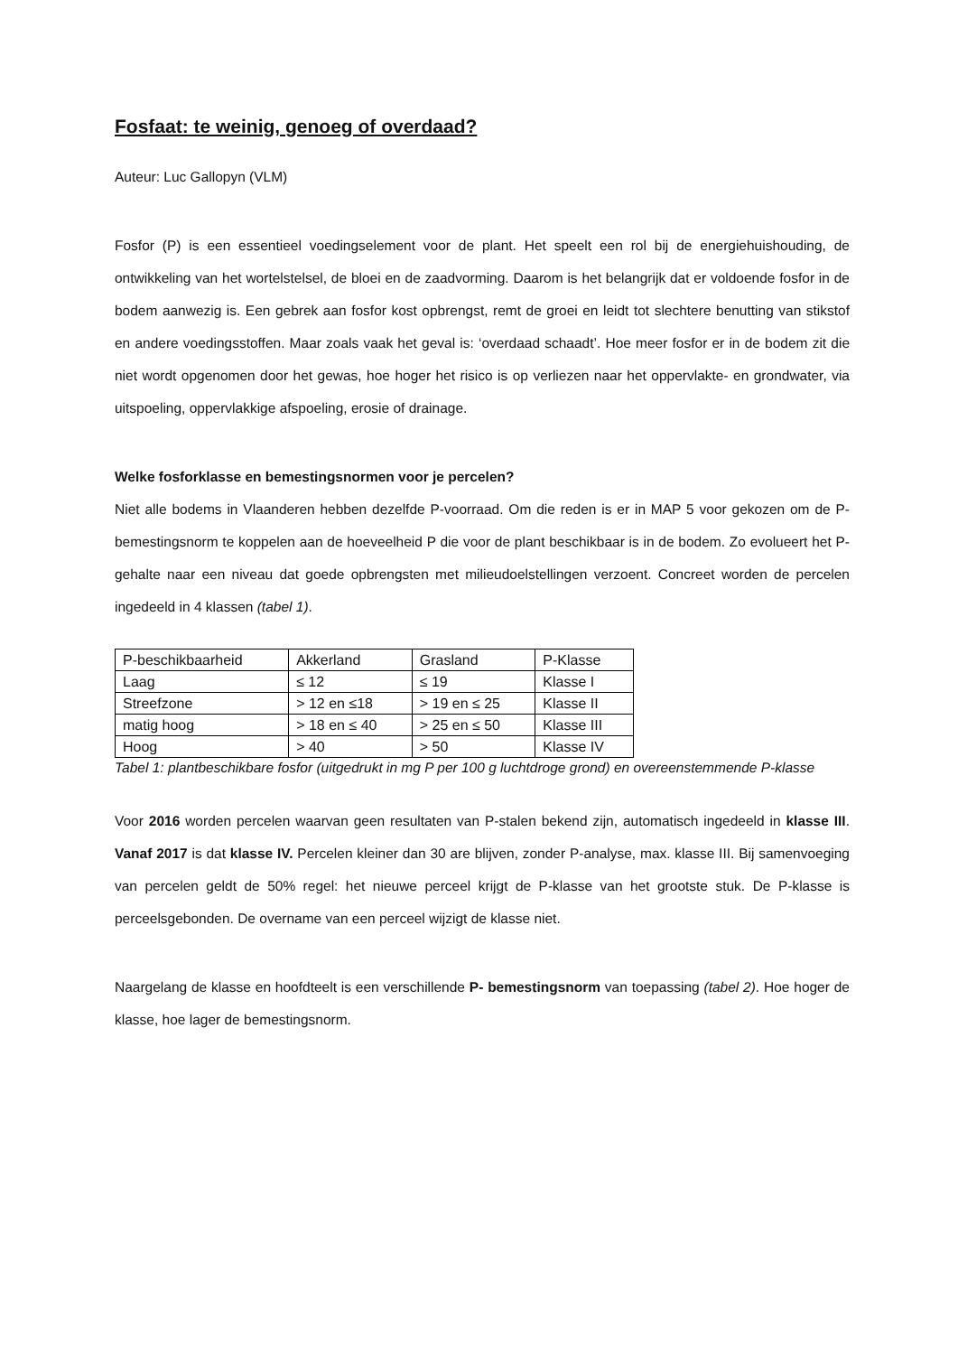Fosfaat: te weinig, genoeg of overdaad?
Auteur: Luc Gallopyn (VLM)
Fosfor (P) is een essentieel voedingselement voor de plant. Het speelt een rol bij de energiehuishouding, de ontwikkeling van het wortelstelsel, de bloei en de zaadvorming. Daarom is het belangrijk dat er voldoende fosfor in de bodem aanwezig is. Een gebrek aan fosfor kost opbrengst, remt de groei en leidt tot slechtere benutting van stikstof en andere voedingsstoffen. Maar zoals vaak het geval is: ‘overdaad schaadt’. Hoe meer fosfor er in de bodem zit die niet wordt opgenomen door het gewas, hoe hoger het risico is op verliezen naar het oppervlakte- en grondwater, via uitspoeling, oppervlakkige afspoeling, erosie of drainage.
Welke fosforklasse en bemestingsnormen voor je percelen?
Niet alle bodems in Vlaanderen hebben dezelfde P-voorraad. Om die reden is er in MAP 5 voor gekozen om de P-bemestingsnorm te koppelen aan de hoeveelheid P die voor de plant beschikbaar is in de bodem. Zo evolueert het P-gehalte naar een niveau dat goede opbrengsten met milieudoelstellingen verzoent. Concreet worden de percelen ingedeeld in 4 klassen (tabel 1).
| P-beschikbaarheid | Akkerland | Grasland | P-Klasse |
| Laag | ≤ 12 | ≤ 19 | Klasse I |
| Streefzone | > 12 en ≤18 | > 19 en ≤ 25 | Klasse II |
| matig hoog | > 18 en ≤ 40 | > 25 en ≤ 50 | Klasse III |
| Hoog | > 40 | > 50 | Klasse IV |
Tabel 1: plantbeschikbare fosfor (uitgedrukt in mg P per 100 g luchtdroge grond) en overeenstemmende P-klasse
Voor 2016 worden percelen waarvan geen resultaten van P-stalen bekend zijn, automatisch ingedeeld in klasse III. Vanaf 2017 is dat klasse IV. Percelen kleiner dan 30 are blijven, zonder P-analyse, max. klasse III. Bij samenvoeging van percelen geldt de 50% regel: het nieuwe perceel krijgt de P-klasse van het grootste stuk. De P-klasse is perceelsgebonden. De overname van een perceel wijzigt de klasse niet.
Naargelang de klasse en hoofdteelt is een verschillende P- bemestingsnorm van toepassing (tabel 2). Hoe hoger de klasse, hoe lager de bemestingsnorm.